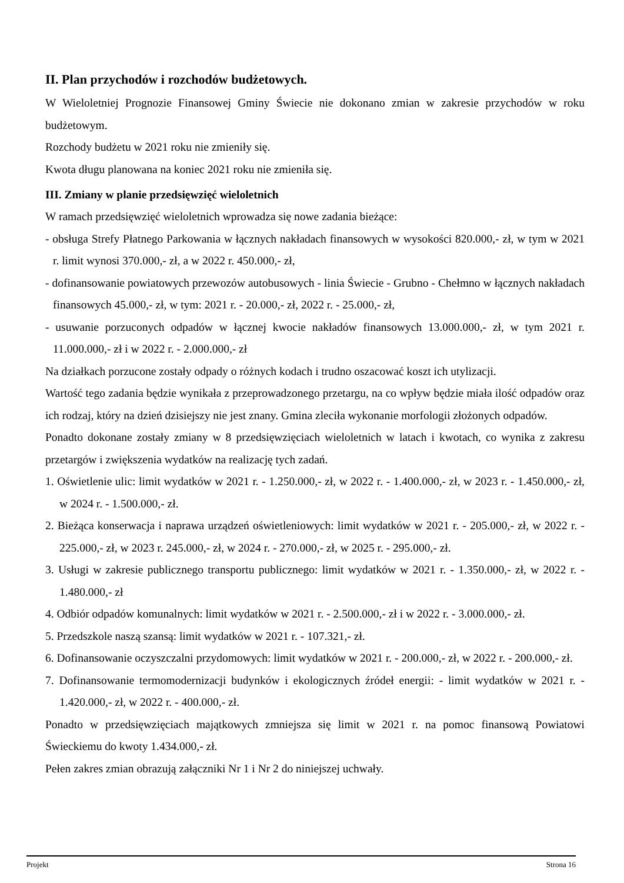II. Plan przychodów i rozchodów budżetowych.
W Wieloletniej Prognozie Finansowej Gminy Świecie nie dokonano zmian w zakresie przychodów w roku budżetowym.
Rozchody budżetu w 2021 roku nie zmieniły się.
Kwota długu planowana na koniec 2021 roku nie zmieniła się.
III. Zmiany w planie przedsięwzięć wieloletnich
W ramach przedsięwzięć wieloletnich wprowadza się nowe zadania bieżące:
- obsługa Strefy Płatnego Parkowania w łącznych nakładach finansowych w wysokości 820.000,- zł, w tym w 2021 r. limit wynosi 370.000,- zł, a w 2022 r. 450.000,- zł,
- dofinansowanie powiatowych przewozów autobusowych - linia Świecie - Grubno - Chełmno w łącznych nakładach finansowych 45.000,- zł, w tym: 2021 r. - 20.000,- zł, 2022 r. - 25.000,- zł,
- usuwanie porzuconych odpadów w łącznej kwocie nakładów finansowych 13.000.000,- zł, w tym 2021 r. 11.000.000,- zł i w 2022 r. - 2.000.000,- zł
Na działkach porzucone zostały odpady o różnych kodach i trudno oszacować koszt ich utylizacji.
Wartość tego zadania będzie wynikała z przeprowadzonego przetargu, na co wpływ będzie miała ilość odpadów oraz ich rodzaj, który na dzień dzisiejszy nie jest znany. Gmina zleciła wykonanie morfologii złożonych odpadów.
Ponadto dokonane zostały zmiany w 8 przedsięwzięciach wieloletnich w latach i kwotach, co wynika z zakresu przetargów i zwiększenia wydatków na realizację tych zadań.
1. Oświetlenie ulic: limit wydatków w 2021 r. - 1.250.000,- zł, w 2022 r. - 1.400.000,- zł, w 2023 r. - 1.450.000,- zł, w 2024 r. - 1.500.000,- zł.
2. Bieżąca konserwacja i naprawa urządzeń oświetleniowych: limit wydatków w 2021 r. - 205.000,- zł, w 2022 r. - 225.000,- zł, w 2023 r. 245.000,- zł, w 2024 r. - 270.000,- zł, w 2025 r. - 295.000,- zł.
3. Usługi w zakresie publicznego transportu publicznego: limit wydatków w 2021 r. - 1.350.000,- zł, w 2022 r. - 1.480.000,- zł
4. Odbiór odpadów komunalnych: limit wydatków w 2021 r. - 2.500.000,- zł i w 2022 r. - 3.000.000,- zł.
5. Przedszkole naszą szansą: limit wydatków w 2021 r. - 107.321,- zł.
6. Dofinansowanie oczyszczalni przydomowych: limit wydatków w 2021 r. - 200.000,- zł, w 2022 r. - 200.000,- zł.
7. Dofinansowanie termomodernizacji budynków i ekologicznych źródeł energii: - limit wydatków w 2021 r. - 1.420.000,- zł, w 2022 r. - 400.000,- zł.
Ponadto w przedsięwzięciach majątkowych zmniejsza się limit w 2021 r. na pomoc finansową Powiatowi Świeckiemu do kwoty 1.434.000,- zł.
Pełen zakres zmian obrazują załączniki Nr 1 i Nr 2 do niniejszej uchwały.
Projekt Strona 16